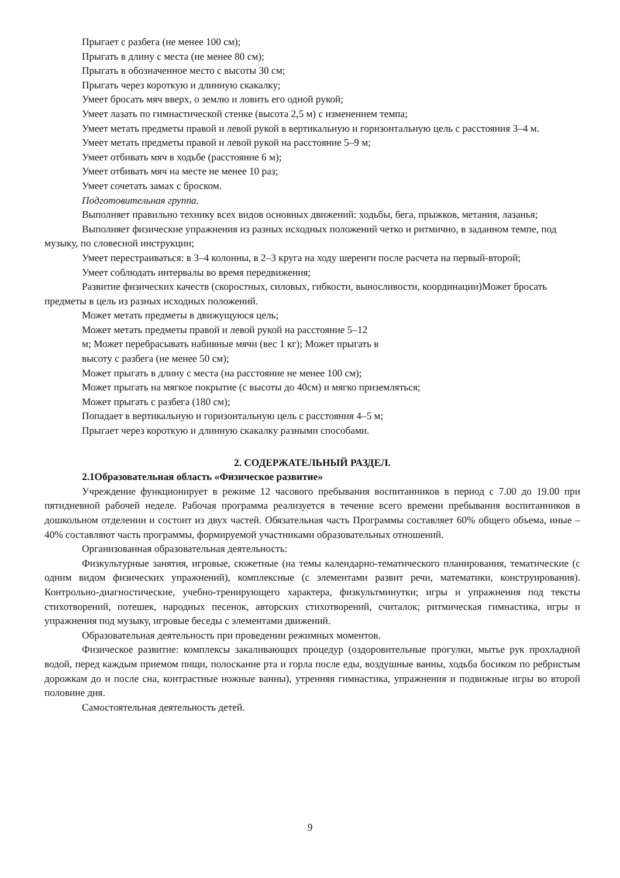Прыгает с разбега (не менее 100 см);
Прыгать в длину с места (не менее 80 см);
Прыгать в обозначенное место с высоты 30 см;
Прыгать через короткую и длинную скакалку;
Умеет бросать мяч вверх, о землю и ловить его одной рукой;
Умеет лазать по гимнастической стенке (высота 2,5 м) с изменением темпа;
Умеет метать предметы правой и левой рукой в вертикальную и горизонтальную цель с расстояния 3–4 м.
Умеет метать предметы правой и левой рукой на расстояние 5–9 м;
Умеет отбивать мяч в ходьбе (расстояние 6 м);
Умеет отбивать мяч на месте не менее 10 раз;
Умеет сочетать замах с броском.
Подготовительная группа.
Выполняет правильно технику всех видов основных движений: ходьбы, бега, прыжков, метания, лазанья;
Выполняет физические упражнения из разных исходных положений четко и ритмично, в заданном темпе, под музыку, по словесной инструкции;
Умеет перестраиваться: в 3–4 колонны, в 2–3 круга на ходу шеренги после расчета на первый-второй;
Умеет соблюдать интервалы во время передвижения;
Развитие физических качеств (скоростных, силовых, гибкости, выносливости, координации)Может бросать предметы в цель из разных исходных положений.
Может метать предметы в движущуюся цель;
Может метать предметы правой и левой рукой на расстояние 5–12
м; Может перебрасывать набивные мячи (вес 1 кг); Может прыгать в
высоту с разбега (не менее 50 см);
Может прыгать в длину с места (на расстояние не менее 100 см);
Может прыгать на мягкое покрытие (с высоты до 40см) и мягко приземляться;
Может прыгать с разбега (180 см);
Попадает в вертикальную и горизонтальную цель с расстояния 4–5 м;
Прыгает через короткую и длинную скакалку разными способами.
2. СОДЕРЖАТЕЛЬНЫЙ РАЗДЕЛ.
2.1Образовательная область «Физическое развитие»
Учреждение функционирует в режиме 12 часового пребывания воспитанников в период с 7.00 до 19.00 при пятидневной рабочей неделе. Рабочая программа реализуется в течение всего времени пребывания воспитанников в дошкольном отделении и состоит из двух частей. Обязательная часть Программы составляет 60% общего объема, иные – 40% составляют часть программы, формируемой участниками образовательных отношений.
Организованная образовательная деятельность:
Физкультурные занятия, игровые, сюжетные (на темы календарно-тематического планирования, тематические (с одним видом физических упражнений), комплексные (с элементами развит речи, математики, конструирования). Контрольно-диагностические, учебно-тренирующего характера, физкультминутки; игры и упражнения под тексты стихотворений, потешек, народных песенок, авторских стихотворений, считалок; ритмическая гимнастика, игры и упражнения под музыку, игровые беседы с элементами движений.
Образовательная деятельность при проведении режимных моментов.
Физическое развитие: комплексы закаливающих процедур (оздоровительные прогулки, мытье рук прохладной водой, перед каждым приемом пищи, полоскание рта и горла после еды, воздушные ванны, ходьба босиком по ребристым дорожкам до и после сна, контрастные ножные ванны), утренняя гимнастика, упражнения и подвижные игры во второй половине дня.
Самостоятельная деятельность детей.
9